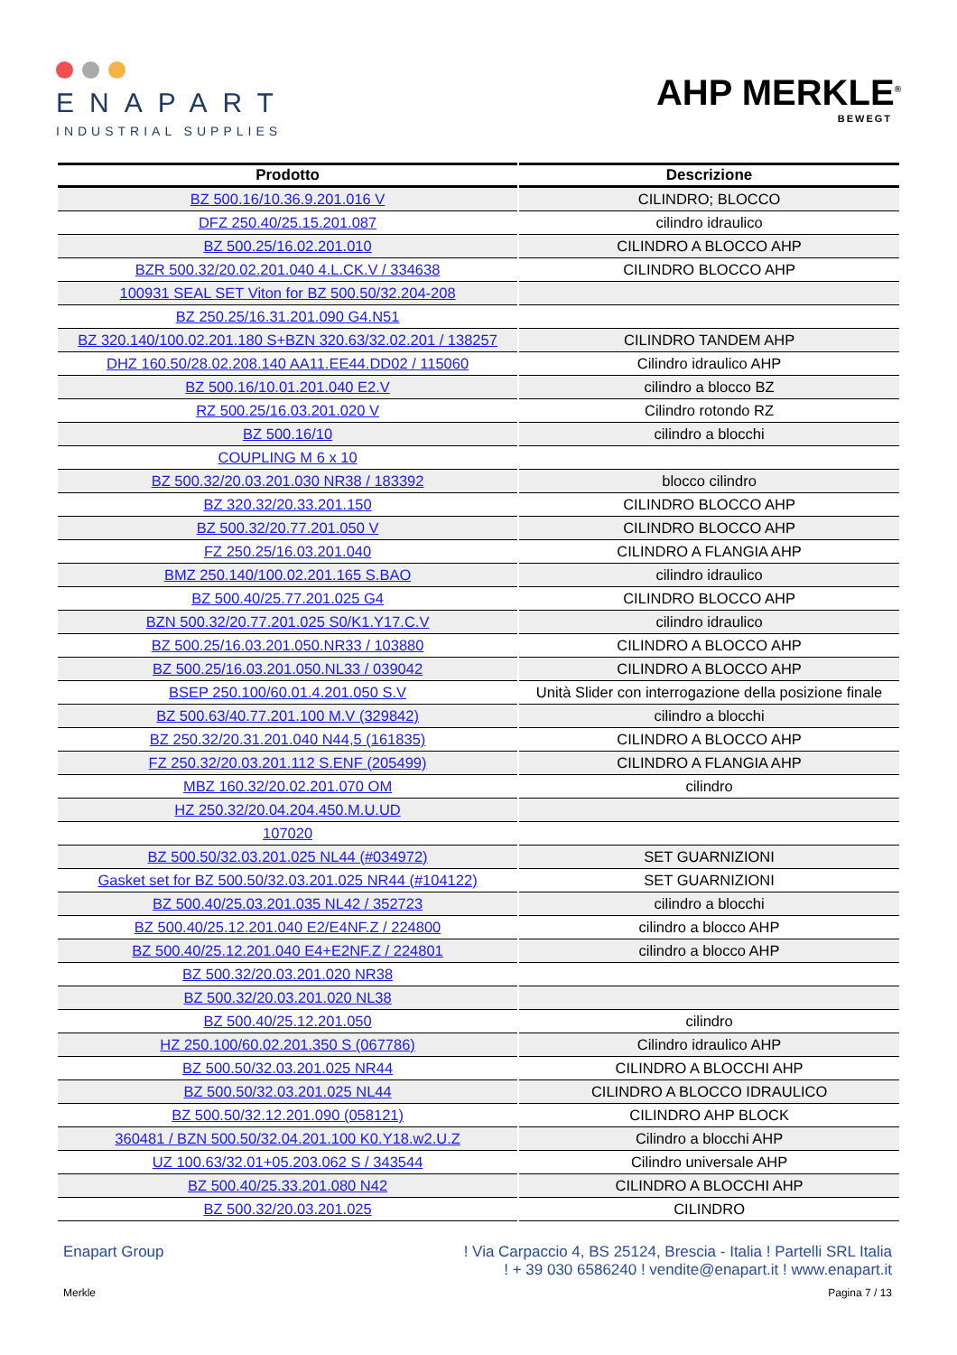ENAPART
INDUSTRIAL SUPPLIES
AHP MERKLE<sup>®</sup>
BEWEGT
| Prodotto | Descrizione |
| --- | --- |
| BZ 500.16/10.36.9.201.016 V | CILINDRO; BLOCCO |
| DFZ 250.40/25.15.201.087 | cilindro idraulico |
| BZ 500.25/16.02.201.010 | CILINDRO A BLOCCO AHP |
| BZR 500.32/20.02.201.040 4.L.CK.V / 334638 | CILINDRO BLOCCO AHP |
| 100931 SEAL SET Viton for BZ 500.50/32.204-208 | |
| BZ 250.25/16.31.201.090 G4.N51 | |
| BZ 320.140/100.02.201.180 S+BZN 320.63/32.02.201 / 138257 | CILINDRO TANDEM AHP |
| DHZ 160.50/28.02.208.140 AA11.EE44.DD02 / 115060 | Cilindro idraulico AHP |
| BZ 500.16/10.01.201.040 E2.V | cilindro a blocco BZ |
| RZ 500.25/16.03.201.020 V | Cilindro rotondo RZ |
| BZ 500.16/10 | cilindro a blocchi |
| COUPLING M 6 x 10 | |
| BZ 500.32/20.03.201.030 NR38 / 183392 | blocco cilindro |
| BZ 320.32/20.33.201.150 | CILINDRO BLOCCO AHP |
| BZ 500.32/20.77.201.050 V | CILINDRO BLOCCO AHP |
| FZ 250.25/16.03.201.040 | CILINDRO A FLANGIA AHP |
| BMZ 250.140/100.02.201.165 S.BAO | cilindro idraulico |
| BZ 500.40/25.77.201.025 G4 | CILINDRO BLOCCO AHP |
| BZN 500.32/20.77.201.025 S0/K1.Y17.C.V | cilindro idraulico |
| BZ 500.25/16.03.201.050.NR33 / 103880 | CILINDRO A BLOCCO AHP |
| BZ 500.25/16.03.201.050.NL33 / 039042 | CILINDRO A BLOCCO AHP |
| BSEP 250.100/60.01.4.201.050 S.V | Unità Slider con interrogazione della posizione finale |
| BZ 500.63/40.77.201.100 M.V (329842) | cilindro a blocchi |
| BZ 250.32/20.31.201.040 N44,5 (161835) | CILINDRO A BLOCCO AHP |
| FZ 250.32/20.03.201.112 S.ENF (205499) | CILINDRO A FLANGIA AHP |
| MBZ 160.32/20.02.201.070 OM | cilindro |
| HZ 250.32/20.04.204.450.M.U.UD | |
| 107020 | |
| BZ 500.50/32.03.201.025 NL44 (#034972) | SET GUARNIZIONI |
| Gasket set for BZ 500.50/32.03.201.025 NR44 (#104122) | SET GUARNIZIONI |
| BZ 500.40/25.03.201.035 NL42 / 352723 | cilindro a blocchi |
| BZ 500.40/25.12.201.040 E2/E4NF.Z / 224800 | cilindro a blocco AHP |
| BZ 500.40/25.12.201.040 E4+E2NF.Z / 224801 | cilindro a blocco AHP |
| BZ 500.32/20.03.201.020 NR38 | |
| BZ 500.32/20.03.201.020 NL38 | |
| BZ 500.40/25.12.201.050 | cilindro |
| HZ 250.100/60.02.201.350 S (067786) | Cilindro idraulico AHP |
| BZ 500.50/32.03.201.025 NR44 | CILINDRO A BLOCCHI AHP |
| BZ 500.50/32.03.201.025 NL44 | CILINDRO A BLOCCO IDRAULICO |
| BZ 500.50/32.12.201.090 (058121) | CILINDRO AHP BLOCK |
| 360481 / BZN 500.50/32.04.201.100 K0.Y18.w2.U.Z | Cilindro a blocchi AHP |
| UZ 100.63/32.01+05.203.062 S / 343544 | Cilindro universale AHP |
| BZ 500.40/25.33.201.080 N42 | CILINDRO A BLOCCHI AHP |
| BZ 500.32/20.03.201.025 | CILINDRO |
Enapart Group ! Via Carpaccio 4, BS 25124, Brescia - Italia ! Partelli SRL Italia
! + 39 030 6586240 ! vendite@enapart.it ! www.enapart.it
Merkle Pagina 7 / 13